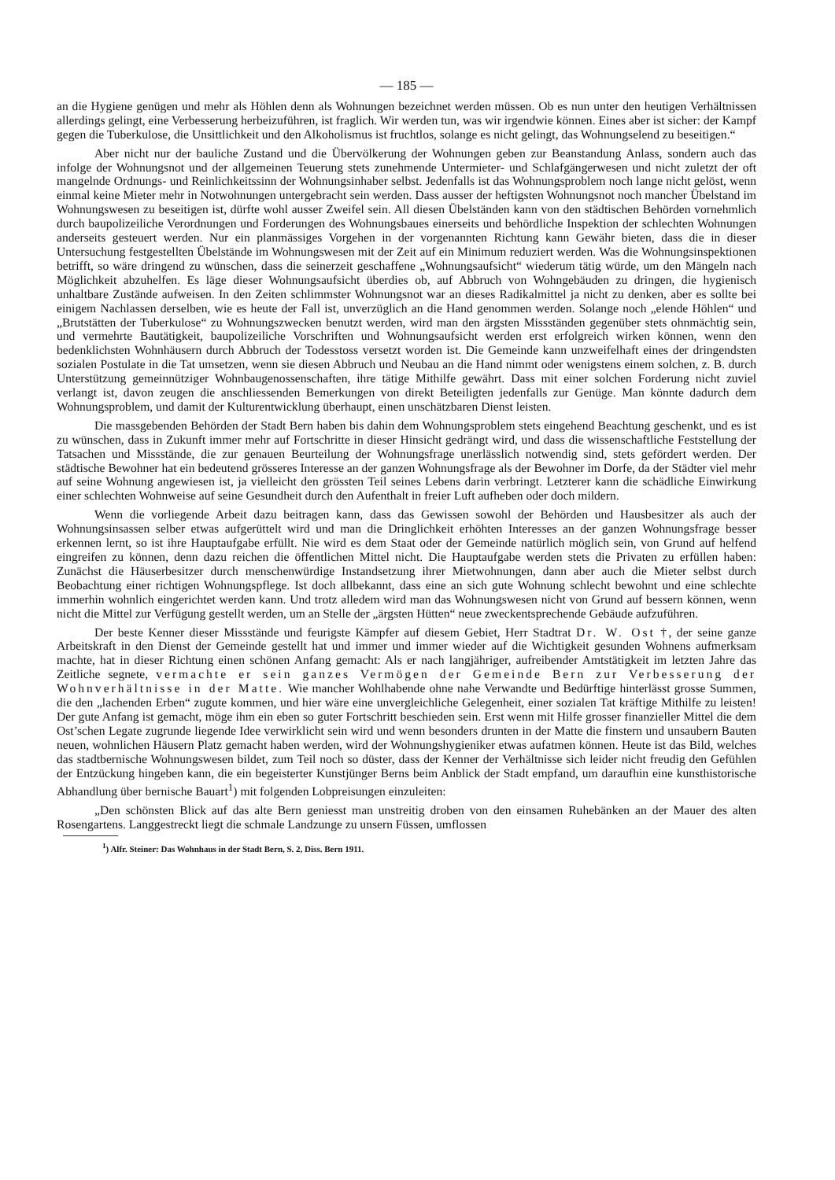— 185 —
an die Hygiene genügen und mehr als Höhlen denn als Wohnungen bezeichnet werden müssen. Ob es nun unter den heutigen Verhältnissen allerdings gelingt, eine Verbesserung herbeizuführen, ist fraglich. Wir werden tun, was wir irgendwie können. Eines aber ist sicher: der Kampf gegen die Tuberkulose, die Unsittlichkeit und den Alkoholismus ist fruchtlos, solange es nicht gelingt, das Wohnungselend zu beseitigen.“
Aber nicht nur der bauliche Zustand und die Übervölkerung der Wohnungen geben zur Beanstandung Anlass, sondern auch das infolge der Wohnungsnot und der allgemeinen Teuerung stets zunehmende Untermieter- und Schlafgängerwesen und nicht zuletzt der oft mangelnde Ordnungs- und Reinlichkeitssinn der Wohnungsinhaber selbst. Jedenfalls ist das Wohnungsproblem noch lange nicht gelöst, wenn einmal keine Mieter mehr in Notwohnungen untergebracht sein werden. Dass ausser der heftigsten Wohnungsnot noch mancher Übelstand im Wohnungswesen zu beseitigen ist, dürfte wohl ausser Zweifel sein. All diesen Übelständen kann von den städtischen Behörden vornehmlich durch baupolizeiliche Verordnungen und Forderungen des Wohnungsbaues einerseits und behördliche Inspektion der schlechten Wohnungen anderseits gesteuert werden. Nur ein planmässiges Vorgehen in der vorgenannten Richtung kann Gewähr bieten, dass die in dieser Untersuchung festgestellten Übelstände im Wohnungswesen mit der Zeit auf ein Minimum reduziert werden. Was die Wohnungsinspektionen betrifft, so wäre dringend zu wünschen, dass die seinerzeit geschaffene „Wohnungsaufsicht“ wiederum tätig würde, um den Mängeln nach Möglichkeit abzuhelfen. Es läge dieser Wohnungsaufsicht überdies ob, auf Abbruch von Wohngebäuden zu dringen, die hygienisch unhaltbare Zustände aufweisen. In den Zeiten schlimmster Wohnungsnot war an dieses Radikalmittel ja nicht zu denken, aber es sollte bei einigem Nachlassen derselben, wie es heute der Fall ist, unverzüglich an die Hand genommen werden. Solange noch „elende Höhlen“ und „Brutstätten der Tuberkulose“ zu Wohnungszwecken benutzt werden, wird man den ärgsten Missständen gegenüber stets ohnmächtig sein, und vermehrte Bautätigkeit, baupolizeiliche Vorschriften und Wohnungsaufsicht werden erst erfolgreich wirken können, wenn den bedenklichsten Wohnhäusern durch Abbruch der Todesstoss versetzt worden ist. Die Gemeinde kann unzweifelhaft eines der dringendsten sozialen Postulate in die Tat umsetzen, wenn sie diesen Abbruch und Neubau an die Hand nimmt oder wenigstens einem solchen, z. B. durch Unterstützung gemeinnütziger Wohnbaugenossenschaften, ihre tätige Mithilfe gewährt. Dass mit einer solchen Forderung nicht zuviel verlangt ist, davon zeugen die anschliessenden Bemerkungen von direkt Beteiligten jedenfalls zur Genüge. Man könnte dadurch dem Wohnungsproblem, und damit der Kulturentwicklung überhaupt, einen unschätzbaren Dienst leisten.
Die massgebenden Behörden der Stadt Bern haben bis dahin dem Wohnungsproblem stets eingehend Beachtung geschenkt, und es ist zu wünschen, dass in Zukunft immer mehr auf Fortschritte in dieser Hinsicht gedrängt wird, und dass die wissenschaftliche Feststellung der Tatsachen und Missstände, die zur genauen Beurteilung der Wohnungsfrage unerlässlich notwendig sind, stets gefördert werden. Der städtische Bewohner hat ein bedeutend grösseres Interesse an der ganzen Wohnungsfrage als der Bewohner im Dorfe, da der Städter viel mehr auf seine Wohnung angewiesen ist, ja vielleicht den grössten Teil seines Lebens darin verbringt. Letzterer kann die schädliche Einwirkung einer schlechten Wohnweise auf seine Gesundheit durch den Aufenthalt in freier Luft aufheben oder doch mildern.
Wenn die vorliegende Arbeit dazu beitragen kann, dass das Gewissen sowohl der Behörden und Hausbesitzer als auch der Wohnungsinsassen selber etwas aufgerüttelt wird und man die Dringlichkeit erhöhten Interesses an der ganzen Wohnungsfrage besser erkennen lernt, so ist ihre Hauptaufgabe erfüllt. Nie wird es dem Staat oder der Gemeinde natürlich möglich sein, von Grund auf helfend eingreifen zu können, denn dazu reichen die öffentlichen Mittel nicht. Die Hauptaufgabe werden stets die Privaten zu erfüllen haben: Zunächst die Häuserbesitzer durch menschenwürdige Instandsetzung ihrer Mietwohnungen, dann aber auch die Mieter selbst durch Beobachtung einer richtigen Wohnungspflege. Ist doch allbekannt, dass eine an sich gute Wohnung schlecht bewohnt und eine schlechte immerhin wohnlich eingerichtet werden kann. Und trotz alledem wird man das Wohnungswesen nicht von Grund auf bessern können, wenn nicht die Mittel zur Verfügung gestellt werden, um an Stelle der „ärgsten Hütten“ neue zweckentsprechende Gebäude aufzuführen.
Der beste Kenner dieser Missstände und feurigste Kämpfer auf diesem Gebiet, Herr Stadtrat Dr. W. Ost †, der seine ganze Arbeitskraft in den Dienst der Gemeinde gestellt hat und immer und immer wieder auf die Wichtigkeit gesunden Wohnens aufmerksam machte, hat in dieser Richtung einen schönen Anfang gemacht: Als er nach langjähriger, aufreibender Amtstätigkeit im letzten Jahre das Zeitliche segnete, vermachte er sein ganzes Vermögen der Gemeinde Bern zur Verbesserung der Wohnverhältnisse in der Matte. Wie mancher Wohlhabende ohne nahe Verwandte und Bedürftige hinterlässt grosse Summen, die den „lachenden Erben“ zugute kommen, und hier wäre eine unvergleichliche Gelegenheit, einer sozialen Tat kräftige Mithilfe zu leisten! Der gute Anfang ist gemacht, möge ihm ein eben so guter Fortschritt beschieden sein. Erst wenn mit Hilfe grosser finanzieller Mittel die dem Ost’schen Legate zugrunde liegende Idee verwirklicht sein wird und wenn besonders drunten in der Matte die finstern und unsaubern Bauten neuen, wohnlichen Häusern Platz gemacht haben werden, wird der Wohnungshygieniker etwas aufatmen können. Heute ist das Bild, welches das stadtbernische Wohnungswesen bildet, zum Teil noch so düster, dass der Kenner der Verhältnisse sich leider nicht freudig den Gefühlen der Entzückung hingeben kann, die ein begeisterter Kunstjünger Berns beim Anblick der Stadt empfand, um daraufhin eine kunsthistorische Abhandlung über bernische Bauart<sup>1</sup>) mit folgenden Lobpreisungen einzuleiten:
„Den schönsten Blick auf das alte Bern geniesst man unstreitig droben von den einsamen Ruhebänken an der Mauer des alten Rosengartens. Langgestreckt liegt die schmale Landzunge zu unsern Füssen, umflossen
<sup>1</sup>) Alfr. Steiner: Das Wohnhaus in der Stadt Bern, S. 2, Diss. Bern 1911.